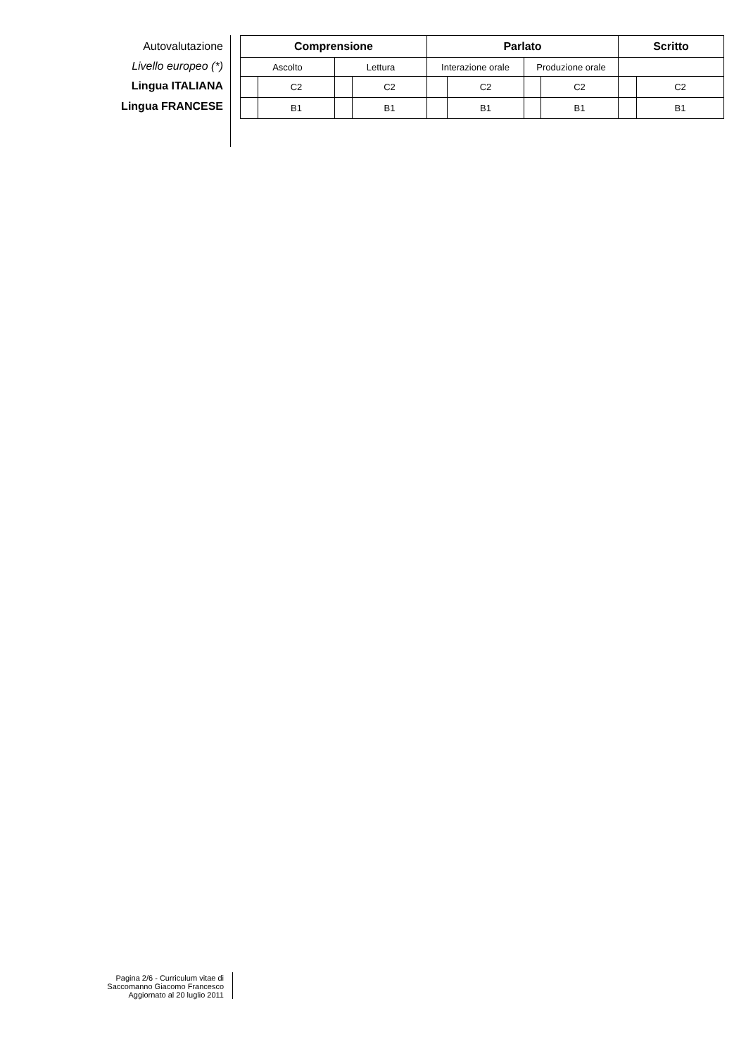Autovalutazione
Livello europeo (*)
Lingua ITALIANA
Lingua FRANCESE
| Comprensione | | | | Parlato | | | | Scritto | |
| --- | --- | --- | --- | --- | --- | --- | --- | --- | --- |
| Ascolto | | Lettura | | Interazione orale | | Produzione orale | | | |
| | C2 | | C2 | | C2 | | C2 | | C2 |
| | B1 | | B1 | | B1 | | B1 | | B1 |
Pagina 2/6 - Curriculum vitae di
Saccomanno Giacomo Francesco
Aggiornato al 20 luglio 2011